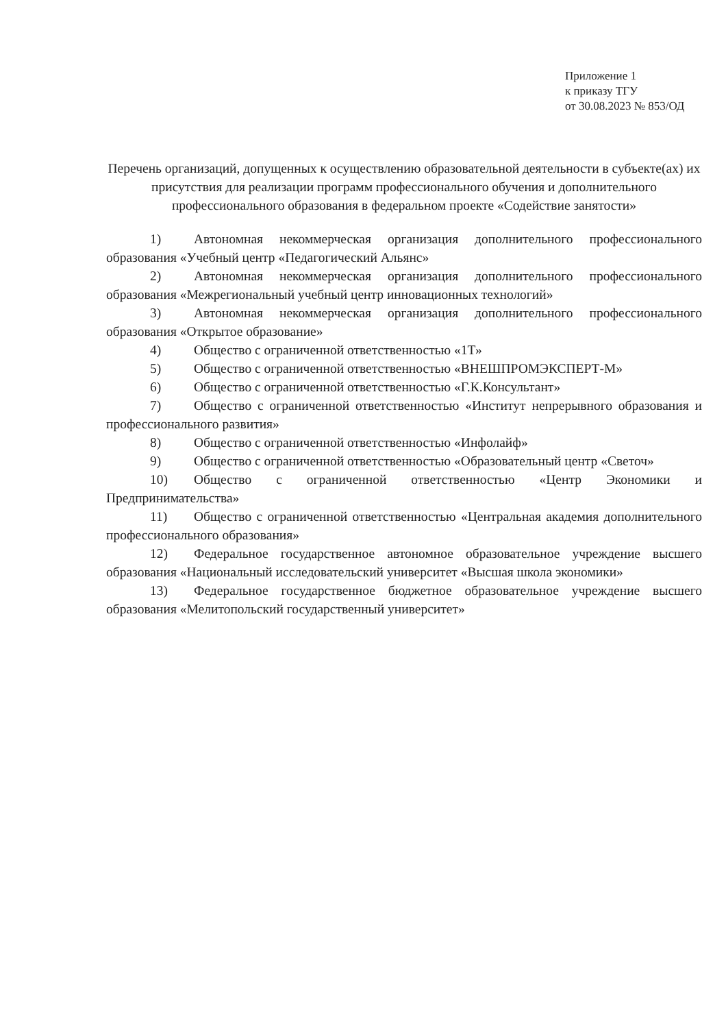Приложение 1
к приказу ТГУ
от 30.08.2023 № 853/ОД
Перечень организаций, допущенных к осуществлению образовательной деятельности в субъекте(ах) их присутствия для реализации программ профессионального обучения и дополнительного профессионального образования в федеральном проекте «Содействие занятости»
1) Автономная некоммерческая организация дополнительного профессионального образования «Учебный центр «Педагогический Альянс»
2) Автономная некоммерческая организация дополнительного профессионального образования «Межрегиональный учебный центр инновационных технологий»
3) Автономная некоммерческая организация дополнительного профессионального образования «Открытое образование»
4) Общество с ограниченной ответственностью «1Т»
5) Общество с ограниченной ответственностью «ВНЕШПРОМЭКСПЕРТ-М»
6) Общество с ограниченной ответственностью «Г.К.Консультант»
7) Общество с ограниченной ответственностью «Институт непрерывного образования и профессионального развития»
8) Общество с ограниченной ответственностью «Инфолайф»
9) Общество с ограниченной ответственностью «Образовательный центр «Светоч»
10) Общество с ограниченной ответственностью «Центр Экономики и Предпринимательства»
11) Общество с ограниченной ответственностью «Центральная академия дополнительного профессионального образования»
12) Федеральное государственное автономное образовательное учреждение высшего образования «Национальный исследовательский университет «Высшая школа экономики»
13) Федеральное государственное бюджетное образовательное учреждение высшего образования «Мелитопольский государственный университет»